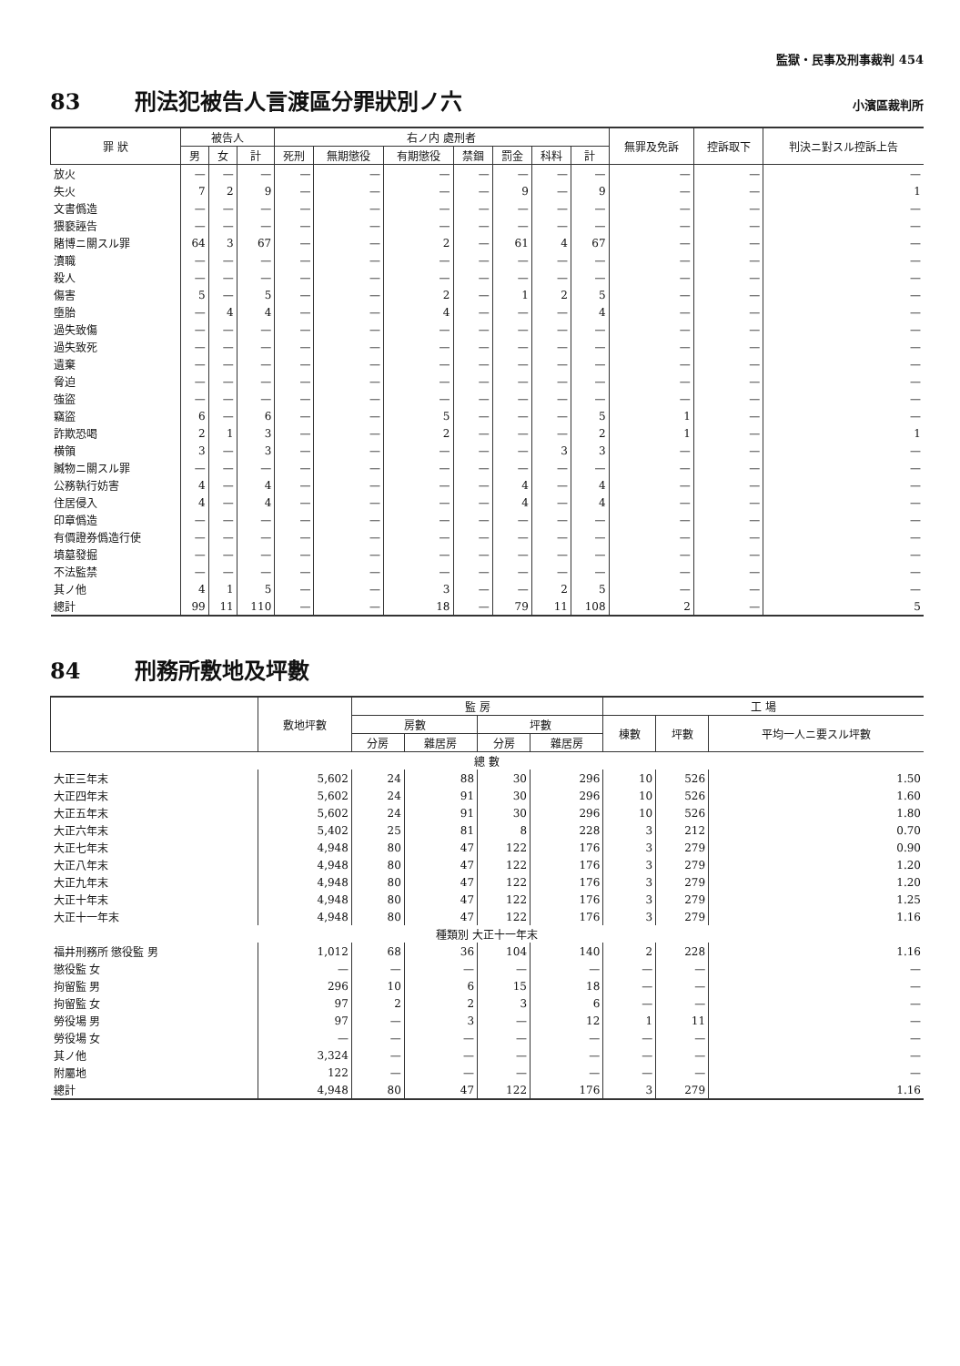監獄・民事及刑事裁判 454
83 刑法犯被告人言渡區分罪狀別ノ六 小濱區裁判所
| 罪 狀 | 被告人 | | | 右ノ内 處刑者 | | | | | | | 無罪及免訴 | 控訴取下 | 判決ニ對スル控訴上告 |
| --- | --- | --- | --- | --- | --- | --- | --- | --- | --- | --- | --- | --- | --- |
| | 男 | 女 | 計 | 死刑 | 無期懲役 | 有期懲役 | 禁錮 | 罰金 | 科料 | 計 | | | |
| 放火 | — | — | — | — | — | — | — | — | — | — | — | — | — |
| 失火 | 7 | 2 | 9 | — | — | — | — | 9 | — | 9 | — | — | 1 |
| 文書僞造 | — | — | — | — | — | — | — | — | — | — | — | — | — |
| 猥褻誣告 | — | — | — | — | — | — | — | — | — | — | — | — | — |
| 賭博ニ關スル罪 | 64 | 3 | 67 | — | — | 2 | — | 61 | 4 | 67 | — | — | — |
| 瀆職 | — | — | — | — | — | — | — | — | — | — | — | — | — |
| 殺人 | — | — | — | — | — | — | — | — | — | — | — | — | — |
| 傷害 | 5 | — | 5 | — | — | 2 | — | 1 | 2 | 5 | — | — | — |
| 墮胎 | — | 4 | 4 | — | — | 4 | — | — | — | 4 | — | — | — |
| 過失致傷 | — | — | — | — | — | — | — | — | — | — | — | — | — |
| 過失致死 | — | — | — | — | — | — | — | — | — | — | — | — | — |
| 遺棄 | — | — | — | — | — | — | — | — | — | — | — | — | — |
| 脅迫 | — | — | — | — | — | — | — | — | — | — | — | — | — |
| 強盜 | — | — | — | — | — | — | — | — | — | — | — | — | — |
| 竊盜 | 6 | — | 6 | — | — | 5 | — | — | — | 5 | 1 | — | — |
| 詐欺恐喝 | 2 | 1 | 3 | — | — | 2 | — | — | — | 2 | 1 | — | 1 |
| 横領 | 3 | — | 3 | — | — | — | — | — | 3 | 3 | — | — | — |
| 贓物ニ關スル罪 | — | — | — | — | — | — | — | — | — | — | — | — | — |
| 公務執行妨害 | 4 | — | 4 | — | — | — | — | 4 | — | 4 | — | — | — |
| 住居侵入 | 4 | — | 4 | — | — | — | — | 4 | — | 4 | — | — | — |
| 印章僞造 | — | — | — | — | — | — | — | — | — | — | — | — | — |
| 有價證券僞造行使 | — | — | — | — | — | — | — | — | — | — | — | — | — |
| 墳墓發掘 | — | — | — | — | — | — | — | — | — | — | — | — | — |
| 不法監禁 | — | — | — | — | — | — | — | — | — | — | — | — | — |
| 其ノ他 | 4 | 1 | 5 | — | — | 3 | — | — | 2 | 5 | — | — | — |
| 總計 | 99 | 11 | 110 | — | — | 18 | — | 79 | 11 | 108 | 2 | — | 5 |
84 刑務所敷地及坪數
| | 敷地坪數 | 監 房 | | | | 工 場 | | |
| --- | --- | --- | --- | --- | --- | --- | --- | --- |
| | | 房數 | | 坪數 | | 棟數 | 坪數 | 平均一人ニ要スル坪數 |
| | | 分房 | 雜居房 | 分房 | 雜居房 | | | |
| 總 數 | | | | | | | | |
| 大正三年末 | 5,602 | 24 | 88 | 30 | 296 | 10 | 526 | 1.50 |
| 大正四年末 | 5,602 | 24 | 91 | 30 | 296 | 10 | 526 | 1.60 |
| 大正五年末 | 5,602 | 24 | 91 | 30 | 296 | 10 | 526 | 1.80 |
| 大正六年末 | 5,402 | 25 | 81 | 8 | 228 | 3 | 212 | 0.70 |
| 大正七年末 | 4,948 | 80 | 47 | 122 | 176 | 3 | 279 | 0.90 |
| 大正八年末 | 4,948 | 80 | 47 | 122 | 176 | 3 | 279 | 1.20 |
| 大正九年末 | 4,948 | 80 | 47 | 122 | 176 | 3 | 279 | 1.20 |
| 大正十年末 | 4,948 | 80 | 47 | 122 | 176 | 3 | 279 | 1.25 |
| 大正十一年末 | 4,948 | 80 | 47 | 122 | 176 | 3 | 279 | 1.16 |
| 種類別 大正十一年末 | | | | | | | | |
| 福井刑務所 懲役監 男 | 1,012 | 68 | 36 | 104 | 140 | 2 | 228 | 1.16 |
| 懲役監 女 | — | — | — | — | — | — | — | — |
| 拘留監 男 | 296 | 10 | 6 | 15 | 18 | — | — | — |
| 拘留監 女 | 97 | 2 | 2 | 3 | 6 | — | — | — |
| 勞役場 男 | 97 | — | 3 | — | 12 | 1 | 11 | — |
| 勞役場 女 | — | — | — | — | — | — | — | — |
| 其ノ他 | 3,324 | — | — | — | — | — | — | — |
| 附屬地 | 122 | — | — | — | — | — | — | — |
| 總計 | 4,948 | 80 | 47 | 122 | 176 | 3 | 279 | 1.16 |